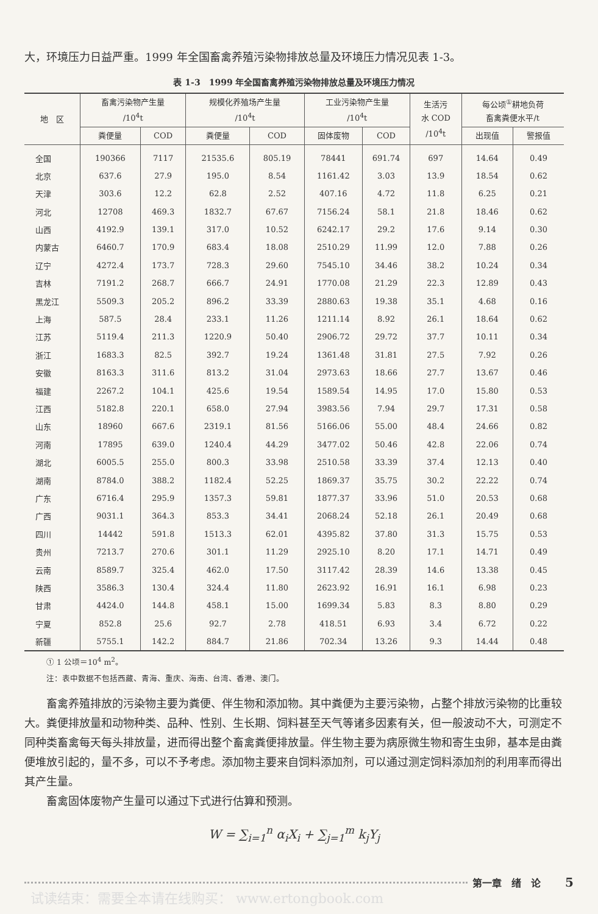大，环境压力日益严重。1999 年全国畜禽养殖污染物排放总量及环境压力情况见表 1-3。
表 1-3　1999 年全国畜禽养殖污染物排放总量及环境压力情况
| 地 区 | 畜禽污染物产生量 /10<sup>4</sup>t | | 规模化养殖场产生量 /10<sup>4</sup>t | | 工业污染物产生量 /10<sup>4</sup>t | | 生活污 水 COD /10<sup>4</sup>t | 每公顷<sup>①</sup>耕地负荷 畜禽粪便水平/t | | |
| --- | --- | --- | --- | --- | --- | --- | --- | --- | --- | --- |
| | 粪便量 | COD | 粪便量 | COD | 固体废物 | COD | | 出现值 | 警报值 | |
| 全国 | 190366 | 7117 | 21535.6 | 805.19 | 78441 | 691.74 | | 697 | 14.64 | 0.49 |
| 北京 | 637.6 | 27.9 | 195.0 | 8.54 | 1161.42 | 3.03 | 13.9 | 18.54 | 0.62 | |
| 天津 | 303.6 | 12.2 | 62.8 | 2.52 | 407.16 | 4.72 | 11.8 | 6.25 | 0.21 | |
| 河北 | 12708 | 469.3 | 1832.7 | 67.67 | 7156.24 | 58.1 | 21.8 | 18.46 | 0.62 | |
| 山西 | 4192.9 | 139.1 | 317.0 | 10.52 | 6242.17 | 29.2 | 17.6 | 9.14 | 0.30 | |
| 内蒙古 | 6460.7 | 170.9 | 683.4 | 18.08 | 2510.29 | 11.99 | 12.0 | 7.88 | 0.26 | |
| 辽宁 | 4272.4 | 173.7 | 728.3 | 29.60 | 7545.10 | 34.46 | 38.2 | 10.24 | 0.34 | |
| 吉林 | 7191.2 | 268.7 | 666.7 | 24.91 | 1770.08 | 21.29 | 22.3 | 12.89 | 0.43 | |
| 黑龙江 | 5509.3 | 205.2 | 896.2 | 33.39 | 2880.63 | 19.38 | 35.1 | 4.68 | 0.16 | |
| 上海 | 587.5 | 28.4 | 233.1 | 11.26 | 1211.14 | 8.92 | 26.1 | 18.64 | 0.62 | |
| 江苏 | 5119.4 | 211.3 | 1220.9 | 50.40 | 2906.72 | 29.72 | 37.7 | 10.11 | 0.34 | |
| 浙江 | 1683.3 | 82.5 | 392.7 | 19.24 | 1361.48 | 31.81 | 27.5 | 7.92 | 0.26 | |
| 安徽 | 8163.3 | 311.6 | 813.2 | 31.04 | 2973.63 | 18.66 | 27.7 | 13.67 | 0.46 | |
| 福建 | 2267.2 | 104.1 | 425.6 | 19.54 | 1589.54 | 14.95 | 17.0 | 15.80 | 0.53 | |
| 江西 | 5182.8 | 220.1 | 658.0 | 27.94 | 3983.56 | 7.94 | 29.7 | 17.31 | 0.58 | |
| 山东 | 18960 | 667.6 | 2319.1 | 81.56 | 5166.06 | 55.00 | 48.4 | 24.66 | 0.82 | |
| 河南 | 17895 | 639.0 | 1240.4 | 44.29 | 3477.02 | 50.46 | 42.8 | 22.06 | 0.74 | |
| 湖北 | 6005.5 | 255.0 | 800.3 | 33.98 | 2510.58 | 33.39 | 37.4 | 12.13 | 0.40 | |
| 湖南 | 8784.0 | 388.2 | 1182.4 | 52.25 | 1869.37 | 35.75 | 30.2 | 22.22 | 0.74 | |
| 广东 | 6716.4 | 295.9 | 1357.3 | 59.81 | 1877.37 | 33.96 | 51.0 | 20.53 | 0.68 | |
| 广西 | 9031.1 | 364.3 | 853.3 | 34.41 | 2068.24 | 52.18 | 26.1 | 20.49 | 0.68 | |
| 四川 | 14442 | 591.8 | 1513.3 | 62.01 | 4395.82 | 37.80 | 31.3 | 15.75 | 0.53 | |
| 贵州 | 7213.7 | 270.6 | 301.1 | 11.29 | 2925.10 | 8.20 | 17.1 | 14.71 | 0.49 | |
| 云南 | 8589.7 | 325.4 | 462.0 | 17.50 | 3117.42 | 28.39 | 14.6 | 13.38 | 0.45 | |
| 陕西 | 3586.3 | 130.4 | 324.4 | 11.80 | 2623.92 | 16.91 | 16.1 | 6.98 | 0.23 | |
| 甘肃 | 4424.0 | 144.8 | 458.1 | 15.00 | 1699.34 | 5.83 | 8.3 | 8.80 | 0.29 | |
| 宁夏 | 852.8 | 25.6 | 92.7 | 2.78 | 418.51 | 6.93 | 3.4 | 6.72 | 0.22 | |
| 新疆 | 5755.1 | 142.2 | 884.7 | 21.86 | 702.34 | 13.26 | 9.3 | 14.44 | 0.48 | |
① 1 公顷＝10<sup>4</sup> m<sup>2</sup>。
注：表中数据不包括西藏、青海、重庆、海南、台湾、香港、澳门。
畜禽养殖排放的污染物主要为粪便、伴生物和添加物。其中粪便为主要污染物，占整个排放污染物的比重较大。粪便排放量和动物种类、品种、性别、生长期、饲料甚至天气等诸多因素有关，但一般波动不大，可测定不同种类畜禽每天每头排放量，进而得出整个畜禽粪便排放量。伴生物主要为病原微生物和寄生虫卵，基本是由粪便堆放引起的，量不多，可以不予考虑。添加物主要来自饲料添加剂，可以通过测定饲料添加剂的利用率而得出其产生量。
畜禽固体废物产生量可以通过下式进行估算和预测。
W = ∑<sub>i=1</sub><sup>n</sup> α<sub>i</sub>X<sub>i</sub> + ∑<sub>j=1</sub><sup>m</sup> k<sub>j</sub>Y<sub>j</sub>
第一章　绪　论 5
试读结束：需要全本请在线购买： www.ertongbook.com